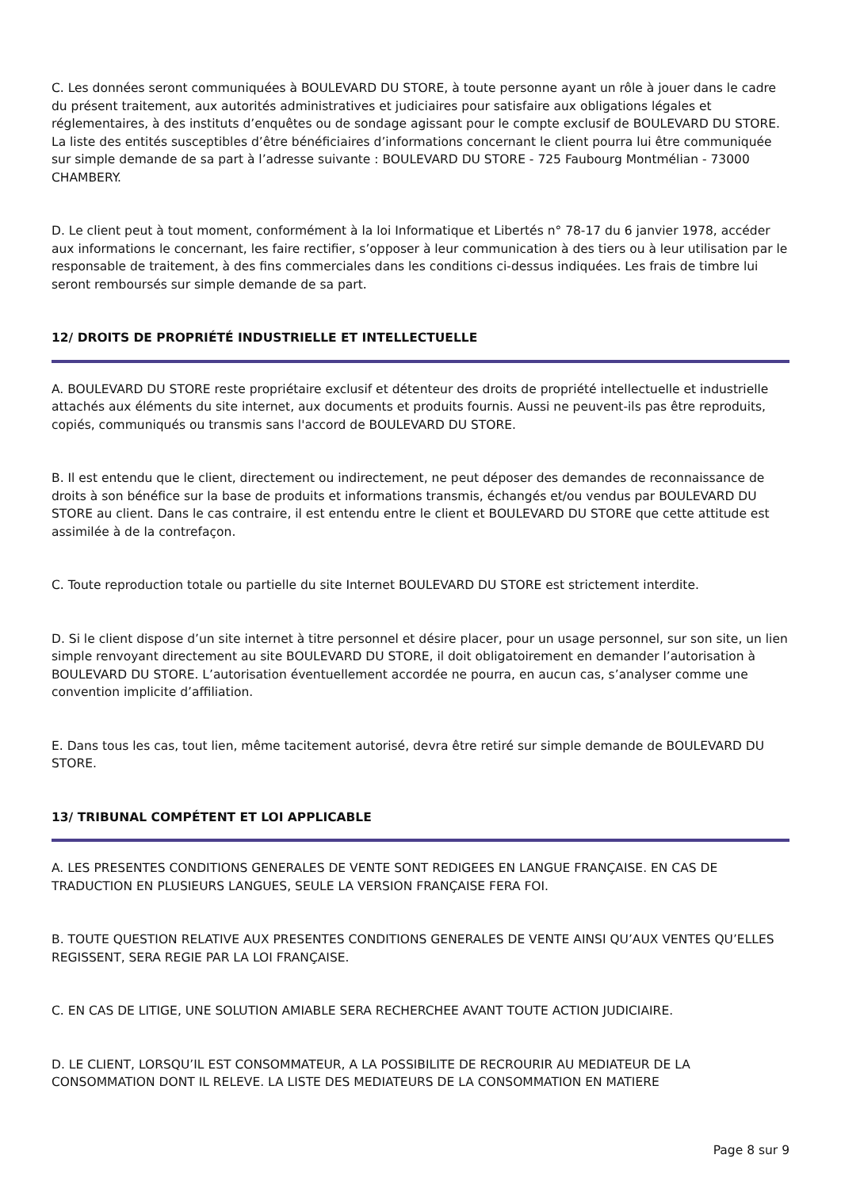C. Les données seront communiquées à BOULEVARD DU STORE, à toute personne ayant un rôle à jouer dans le cadre du présent traitement, aux autorités administratives et judiciaires pour satisfaire aux obligations légales et réglementaires, à des instituts d’enquêtes ou de sondage agissant pour le compte exclusif de BOULEVARD DU STORE. La liste des entités susceptibles d’être bénéficiaires d’informations concernant le client pourra lui être communiquée sur simple demande de sa part à l’adresse suivante : BOULEVARD DU STORE - 725 Faubourg Montmélian - 73000 CHAMBERY.
D. Le client peut à tout moment, conformément à la loi Informatique et Libertés n° 78-17 du 6 janvier 1978, accéder aux informations le concernant, les faire rectifier, s’opposer à leur communication à des tiers ou à leur utilisation par le responsable de traitement, à des fins commerciales dans les conditions ci-dessus indiquées. Les frais de timbre lui seront remboursés sur simple demande de sa part.
12/ DROITS DE PROPRIÉTÉ INDUSTRIELLE ET INTELLECTUELLE
A. BOULEVARD DU STORE reste propriétaire exclusif et détenteur des droits de propriété intellectuelle et industrielle attachés aux éléments du site internet, aux documents et produits fournis. Aussi ne peuvent-ils pas être reproduits, copiés, communiqués ou transmis sans l'accord de BOULEVARD DU STORE.
B. Il est entendu que le client, directement ou indirectement, ne peut déposer des demandes de reconnaissance de droits à son bénéfice sur la base de produits et informations transmis, échangés et/ou vendus par BOULEVARD DU STORE au client. Dans le cas contraire, il est entendu entre le client et BOULEVARD DU STORE que cette attitude est assimilée à de la contrefaçon.
C. Toute reproduction totale ou partielle du site Internet BOULEVARD DU STORE est strictement interdite.
D. Si le client dispose d’un site internet à titre personnel et désire placer, pour un usage personnel, sur son site, un lien simple renvoyant directement au site BOULEVARD DU STORE, il doit obligatoirement en demander l’autorisation à BOULEVARD DU STORE. L’autorisation éventuellement accordée ne pourra, en aucun cas, s’analyser comme une convention implicite d’affiliation.
E. Dans tous les cas, tout lien, même tacitement autorisé, devra être retiré sur simple demande de BOULEVARD DU STORE.
13/ TRIBUNAL COMPÉTENT ET LOI APPLICABLE
A. LES PRESENTES CONDITIONS GENERALES DE VENTE SONT REDIGEES EN LANGUE FRANÇAISE. EN CAS DE TRADUCTION EN PLUSIEURS LANGUES, SEULE LA VERSION FRANÇAISE FERA FOI.
B. TOUTE QUESTION RELATIVE AUX PRESENTES CONDITIONS GENERALES DE VENTE AINSI QU’AUX VENTES QU’ELLES REGISSENT, SERA REGIE PAR LA LOI FRANÇAISE.
C. EN CAS DE LITIGE, UNE SOLUTION AMIABLE SERA RECHERCHEE AVANT TOUTE ACTION JUDICIAIRE.
D. LE CLIENT, LORSQU’IL EST CONSOMMATEUR, A LA POSSIBILITE DE RECROURIR AU MEDIATEUR DE LA CONSOMMATION DONT IL RELEVE. LA LISTE DES MEDIATEURS DE LA CONSOMMATION EN MATIERE
Page 8 sur 9